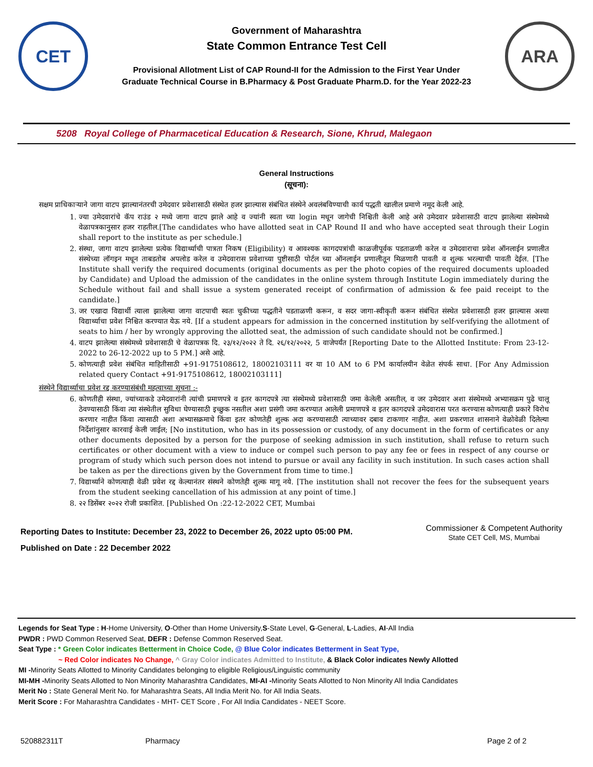CET
Government of Maharashtra
State Common Entrance Test Cell
Provisional Allotment List of CAP Round-II for the Admission to the First Year Under
Graduate Technical Course in B.Pharmacy & Post Graduate Pharm.D. for the Year 2022-23
ARA
5208 Royal College of Pharmacetical Education & Research, Sione, Khrud, Malegaon
General Instructions
(सूचना):
सक्षम प्राधिकाऱ्याने जागा वाटप झाल्यानंतरची उमेदवार प्रवेशासाठी संस्थेत हजर झाल्यास संबंधित संस्थेने अवलंबविण्याची कार्य पद्धती खालील प्रमाणे नमूद केली आहे.
1. ज्या उमेदवारांचे कॅप राउंड २ मध्ये जागा वाटप झाले आहे व ज्यांनी स्वता च्या login मधून जागेची निश्चिती केली आहे असे उमेदवार प्रवेशासाठी वाटप झालेल्या संस्थेमध्ये वेळापत्रकानुसार हजर राहतील.[The candidates who have allotted seat in CAP Round II and who have accepted seat through their Login shall report to the institute as per schedule.]
2. संस्था, जागा वाटप झालेल्या प्रत्येक विद्यार्थ्याची पात्रता निकष (Eligibility) व आवश्यक कागदपत्रांची काळजीपूर्वक पडताळणी करेल व उमेदवाराचा प्रवेश ऑनलाईन प्रणालीत संस्थेच्या लॉगइन मधून ताबडतोब अपलोड करेल व उमेदवारास प्रवेशाच्या पुष्टीसाठी पोर्टल च्या ऑनलाईन प्रणालीतून मिळणारी पावती व शुल्क भरल्याची पावती देईल. [The Institute shall verify the required documents (original documents as per the photo copies of the required documents uploaded by Candidate) and Upload the admission of the candidates in the online system through Institute Login immediately during the Schedule without fail and shall issue a system generated receipt of confirmation of admission & fee paid receipt to the candidate.]
3. जर एखादा विद्यार्थी त्याला झालेल्या जागा वाटपाची स्वतः चुकीच्या पद्धतीने पडताळणी करून, व सदर जागा-स्वीकृती करून संबंधित संस्थेत प्रवेशासाठी हजर झाल्यास अश्या विद्यार्थ्याचा प्रवेश निश्चित करण्यात येऊ नये. [If a student appears for admission in the concerned institution by self-verifying the allotment of seats to him / her by wrongly approving the allotted seat, the admission of such candidate should not be confirmed.]
4. वाटप झालेल्या संस्थेमध्ये प्रवेशासाठी चे वेळापत्रक दि. २३/१२/२०२२ ते दि. २६/१२/२०२२, 5 वाजेपर्यंत [Reporting Date to the Allotted Institute: From 23-12-2022 to 26-12-2022 up to 5 PM.] असे आहे.
5. कोणत्याही प्रवेश संबंधित माहितीसाठी +91-9175108612, 18002103111 वर या 10 AM to 6 PM कार्यालयीन वेळेत संपर्क साधा. [For Any Admission related query Contact +91-9175108612, 18002103111]
संस्थेने विद्यार्थ्याचा प्रवेश रद्द करण्यासंबंधी महत्वाच्या सूचना :-
6. कोणतीही संस्था, ज्यांच्याकडे उमेदवारांनी त्यांची प्रमाणपत्रे व इतर कागदपत्रे त्या संस्थेमध्ये प्रवेशासाठी जमा केलेली असतील, व जर उमेदवार अशा संस्थेमध्ये अभ्यासक्रम पुढे चालू ठेवण्यासाठी किंवा त्या संस्थेतील सुविधा घेण्यासाठी इच्छुक नसतील अशा प्रसंगी जमा करण्यात आलेली प्रमाणपत्रे व इतर कागदपत्रे उमेदवारास परत करण्यास कोणत्याही प्रकारे विरोध करणार नाहीत किंवा त्यासाठी अशा अभ्यासक्रमाचे किंवा इतर कोणतेही शुल्क अदा करण्यासाठी त्याच्यावर दबाव टाकणार नाहीत. अशा प्रकरणात शासनाने वेळोवेळी दिलेल्या निर्देशांनुसार कारवाई केली जाईल; [No institution, who has in its possession or custody, of any document in the form of certificates or any other documents deposited by a person for the purpose of seeking admission in such institution, shall refuse to return such certificates or other document with a view to induce or compel such person to pay any fee or fees in respect of any course or program of study which such person does not intend to pursue or avail any facility in such institution. In such cases action shall be taken as per the directions given by the Government from time to time.]
7. विद्यार्थ्याने कोणत्याही वेळी प्रवेश रद्द केल्यानंतर संस्थने कोणतेही शुल्क मागू नये. [The institution shall not recover the fees for the subsequent years from the student seeking cancellation of his admission at any point of time.]
8. २२ डिसेंबर २०२२ रोजी प्रकाशित. [Published On :22-12-2022 CET, Mumbai
Reporting Dates to Institute: December 23, 2022 to December 26, 2022 upto 05:00 PM.
Published on Date : 22 December 2022
Commissioner & Competent Authority
State CET Cell, MS, Mumbai
Legends for Seat Type : H-Home University, O-Other than Home University,S-State Level, G-General, L-Ladies, AI-All India
PWDR : PWD Common Reserved Seat, DEFR : Defense Common Reserved Seat.
Seat Type : * Green Color indicates Betterment in Choice Code, @ Blue Color indicates Betterment in Seat Type,
~ Red Color indicates No Change, ^ Gray Color indicates Admitted to Institute, & Black Color indicates Newly Allotted
MI -Minority Seats Allotted to Minority Candidates belonging to eligible Religious/Linguistic community
MI-MH -Minority Seats Allotted to Non Minority Maharashtra Candidates, MI-AI -Minority Seats Allotted to Non Minority All India Candidates
Merit No : State General Merit No. for Maharashtra Seats, All India Merit No. for All India Seats.
Merit Score : For Maharashtra Candidates - MHT- CET Score , For All India Candidates - NEET Score.
520882311T Pharmacy Page 2 of 2